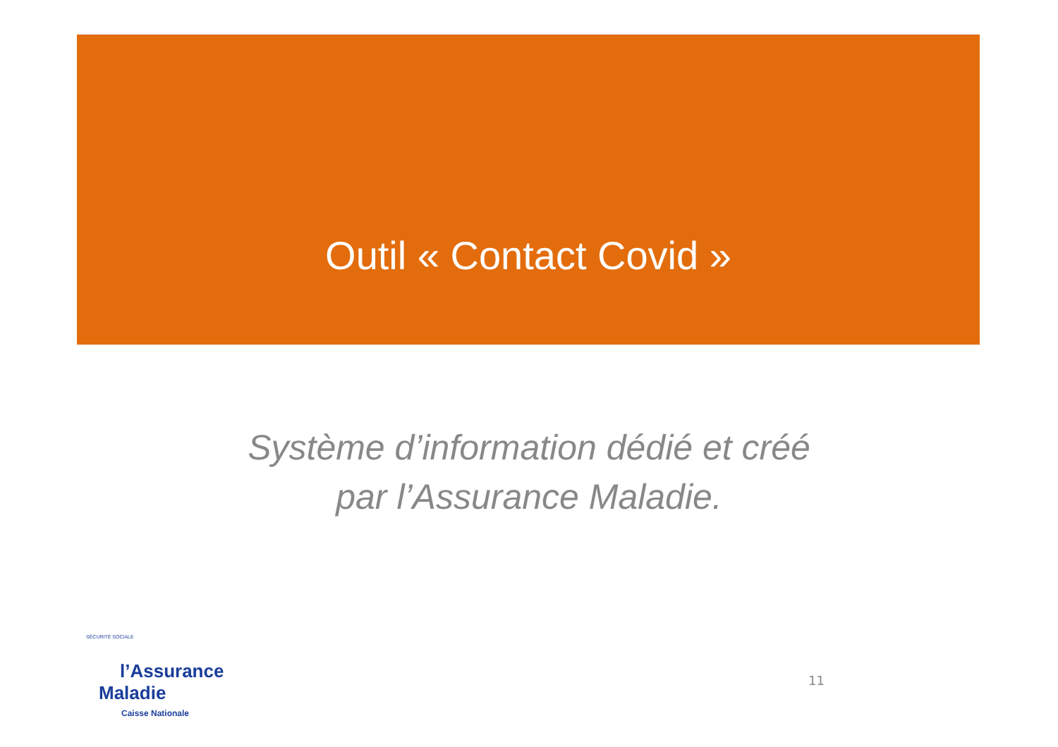Outil « Contact Covid »
Système d’information dédié et créé
par l’Assurance Maladie.
SÉCURITÉ SOCIALE
l’Assurance
Maladie
Caisse Nationale
11